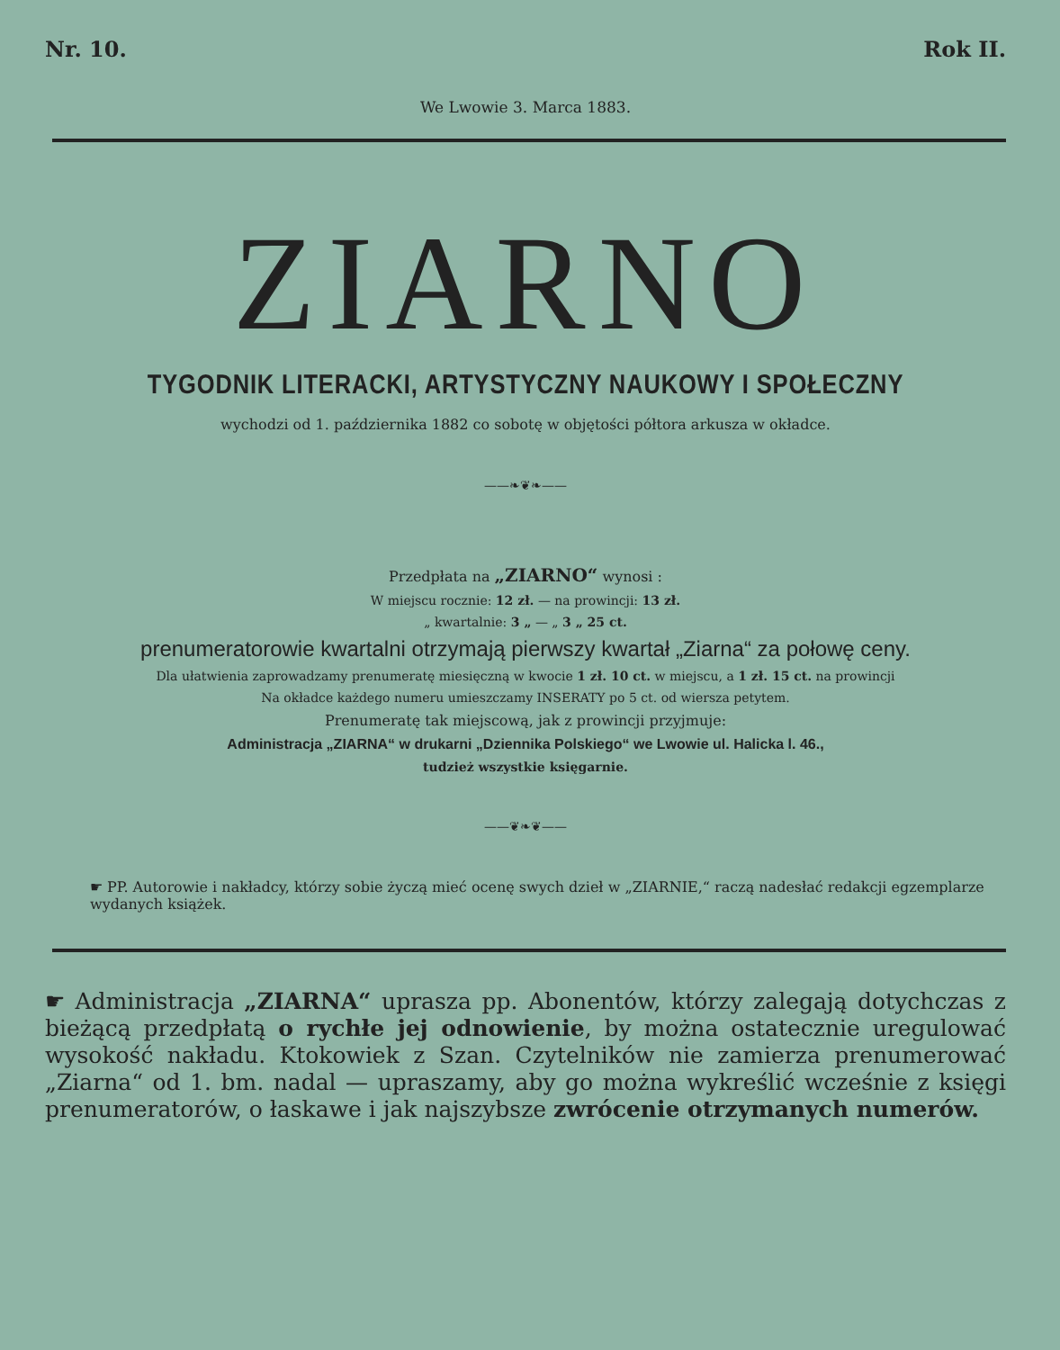Nr. 10. Rok II.
We Lwowie 3. Marca 1883.
ZIARNO
TYGODNIK LITERACKI, ARTYSTYCZNY NAUKOWY I SPOŁECZNY
wychodzi od 1. października 1882 co sobotę w objętości półtora arkusza w okładce.
——❧❦❧——
Przedpłata na „ZIARNO“ wynosi :
W miejscu rocznie: 12 zł. — na prowincji: 13 zł.
„ kwartalnie: 3 „ — „ 3 „ 25 ct.
prenumeratorowie kwartalni otrzymają pierwszy kwartał „Ziarna“ za połowę ceny.
Dla ułatwienia zaprowadzamy prenumeratę miesięczną w kwocie 1 zł. 10 ct. w miejscu, a 1 zł. 15 ct. na prowincji
Na okładce każdego numeru umieszczamy INSERATY po 5 ct. od wiersza petytem.
Prenumeratę tak miejscową, jak z prowincji przyjmuje:
Administracja „ZIARNA“ w drukarni „Dziennika Polskiego“ we Lwowie ul. Halicka l. 46.,
tudzież wszystkie księgarnie.
——❦❧❦——
☛ PP. Autorowie i nakładcy, którzy sobie życzą mieć ocenę swych dzieł w „ZIARNIE,“ raczą nadesłać redakcji egzemplarze wydanych książek.
☛ Administracja „ZIARNA“ uprasza pp. Abonentów, którzy zalegają dotychczas z bieżącą przedpłatą o rychłe jej odnowienie, by można ostatecznie uregulować wysokość nakładu. Ktokowiek z Szan. Czytelników nie zamierza prenumerować „Ziarna“ od 1. bm. nadal — upraszamy, aby go można wykreślić wcześnie z księgi prenumeratorów, o łaskawe i jak najszybsze zwrócenie otrzymanych numerów.